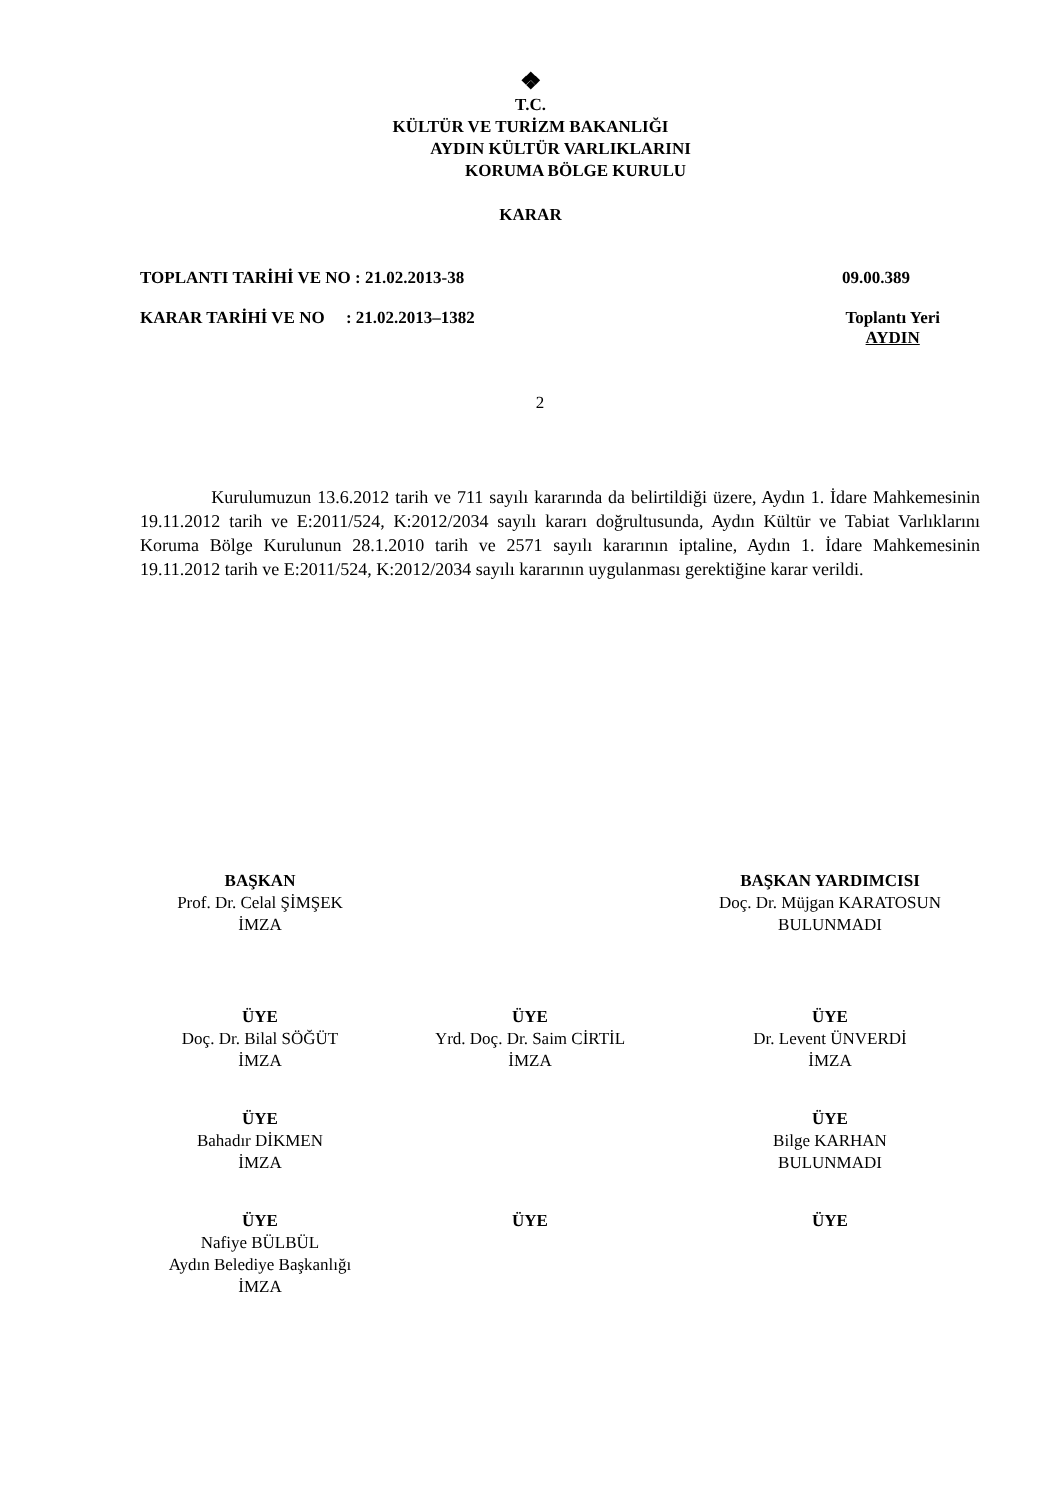❖
T.C.
KÜLTÜR VE TURİZM BAKANLIĞI
AYDIN KÜLTÜR VARLIKLARINI
KORUMA BÖLGE KURULU
KARAR
TOPLANTI TARİHİ VE NO : 21.02.2013-38 09.00.389
KARAR TARİHİ VE NO : 21.02.2013–1382 Toplantı Yeri
AYDIN
2
Kurulumuzun 13.6.2012 tarih ve 711 sayılı kararında da belirtildiği üzere, Aydın 1. İdare Mahkemesinin 19.11.2012 tarih ve E:2011/524, K:2012/2034 sayılı kararı doğrultusunda, Aydın Kültür ve Tabiat Varlıklarını Koruma Bölge Kurulunun 28.1.2010 tarih ve 2571 sayılı kararının iptaline, Aydın 1. İdare Mahkemesinin 19.11.2012 tarih ve E:2011/524, K:2012/2034 sayılı kararının uygulanması gerektiğine karar verildi.
BAŞKAN
Prof. Dr. Celal ŞİMŞEK
İMZA
BAŞKAN YARDIMCISI
Doç. Dr. Müjgan KARATOSUN
BULUNMADI
ÜYE
Doç. Dr. Bilal SÖĞÜT
İMZA
ÜYE
Yrd. Doç. Dr. Saim CİRTİL
İMZA
ÜYE
Dr. Levent ÜNVERDİ
İMZA
ÜYE
Bahadır DİKMEN
İMZA
ÜYE
Bilge KARHAN
BULUNMADI
ÜYE
Nafiye BÜLBÜL
Aydın Belediye Başkanlığı
İMZA
ÜYE ÜYE